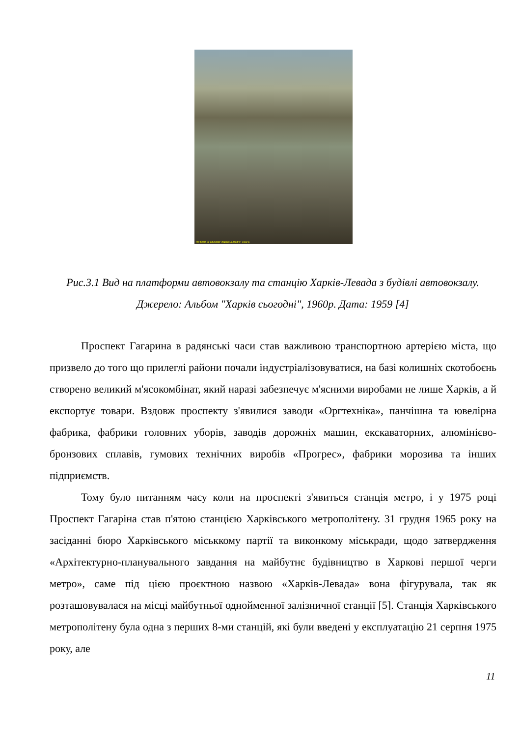(c) Фото из альбома "Харків Сьогодні", 1959 г.
Рис.3.1 Вид на платформи автовокзалу та станцію Харків-Левада з будівлі автовокзалу. Джерело: Альбом "Харків сьогодні", 1960р. Дата: 1959 [4]
Проспект Гагарина в радянські часи став важливою транспортною артерією міста, що призвело до того що прилеглі райони почали індустріалізовуватися, на базі колишніх скотобоєнь створено великий м'ясокомбінат, який наразі забезпечує м'ясними виробами не лише Харків, а й експортує товари. Вздовж проспекту з'явилися заводи «Оргтехніка», панчішна та ювелірна фабрика, фабрики головних уборів, заводів дорожніх машин, екскаваторних, алюмінієво-бронзових сплавів, гумових технічних виробів «Прогрес», фабрики морозива та інших підприємств.
Тому було питанням часу коли на проспекті з'явиться станція метро, і у 1975 році Проспект Гагаріна став п'ятою станцією Харківського метрополітену. 31 грудня 1965 року на засіданні бюро Харківського міськкому партії та виконкому міськради, щодо затвердження «Архітектурно-планувального завдання на майбутнє будівництво в Харкові першої черги метро», саме під цією проєктною назвою «Харків-Левада» вона фігурувала, так як розташовувалася на місці майбутньої однойменної залізничної станції [5]. Станція Харківського метрополітену була одна з перших 8-ми станцій, які були введені у експлуатацію 21 серпня 1975 року, але
11